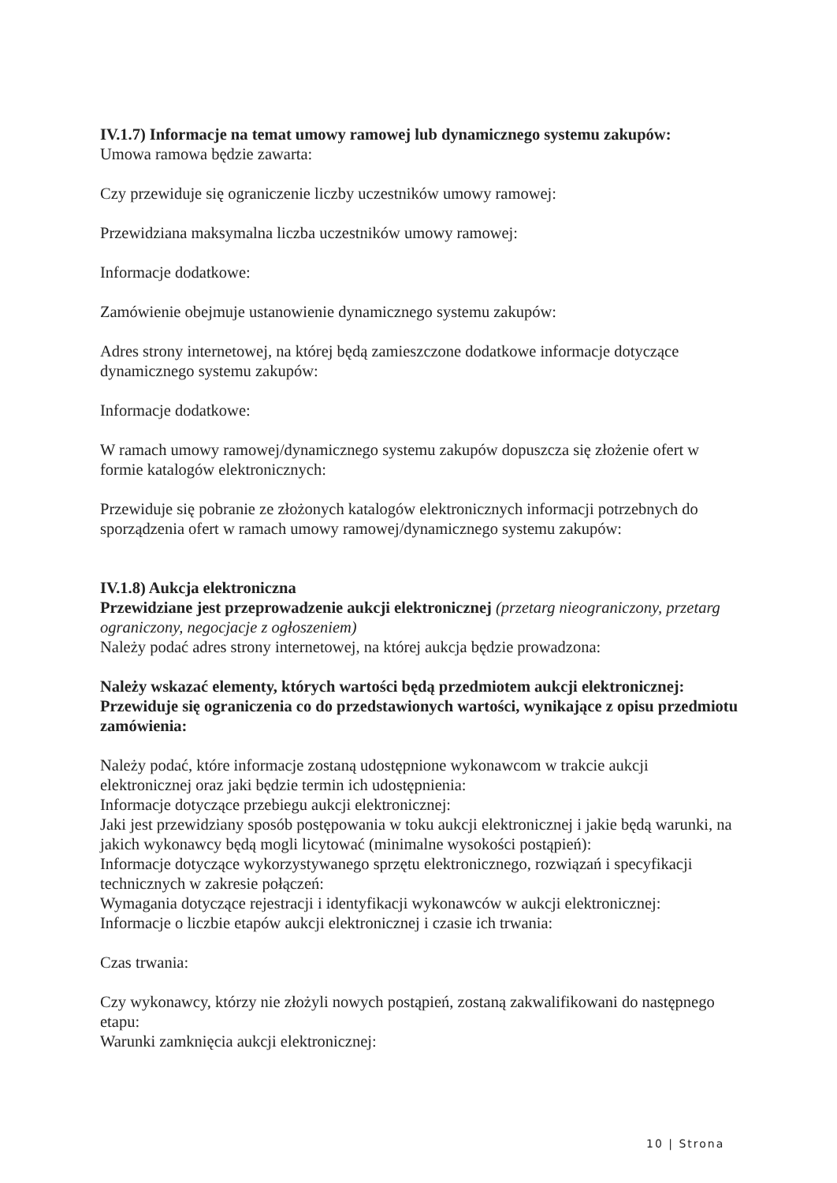IV.1.7) Informacje na temat umowy ramowej lub dynamicznego systemu zakupów:
Umowa ramowa będzie zawarta:
Czy przewiduje się ograniczenie liczby uczestników umowy ramowej:
Przewidziana maksymalna liczba uczestników umowy ramowej:
Informacje dodatkowe:
Zamówienie obejmuje ustanowienie dynamicznego systemu zakupów:
Adres strony internetowej, na której będą zamieszczone dodatkowe informacje dotyczące dynamicznego systemu zakupów:
Informacje dodatkowe:
W ramach umowy ramowej/dynamicznego systemu zakupów dopuszcza się złożenie ofert w formie katalogów elektronicznych:
Przewiduje się pobranie ze złożonych katalogów elektronicznych informacji potrzebnych do sporządzenia ofert w ramach umowy ramowej/dynamicznego systemu zakupów:
IV.1.8) Aukcja elektroniczna
Przewidziane jest przeprowadzenie aukcji elektronicznej (przetarg nieograniczony, przetarg ograniczony, negocjacje z ogłoszeniem)
Należy podać adres strony internetowej, na której aukcja będzie prowadzona:
Należy wskazać elementy, których wartości będą przedmiotem aukcji elektronicznej:
Przewiduje się ograniczenia co do przedstawionych wartości, wynikające z opisu przedmiotu zamówienia:
Należy podać, które informacje zostaną udostępnione wykonawcom w trakcie aukcji elektronicznej oraz jaki będzie termin ich udostępnienia:
Informacje dotyczące przebiegu aukcji elektronicznej:
Jaki jest przewidziany sposób postępowania w toku aukcji elektronicznej i jakie będą warunki, na jakich wykonawcy będą mogli licytować (minimalne wysokości postąpień):
Informacje dotyczące wykorzystywanego sprzętu elektronicznego, rozwiązań i specyfikacji technicznych w zakresie połączeń:
Wymagania dotyczące rejestracji i identyfikacji wykonawców w aukcji elektronicznej:
Informacje o liczbie etapów aukcji elektronicznej i czasie ich trwania:
Czas trwania:
Czy wykonawcy, którzy nie złożyli nowych postąpień, zostaną zakwalifikowani do następnego etapu:
Warunki zamknięcia aukcji elektronicznej:
10 | Strona